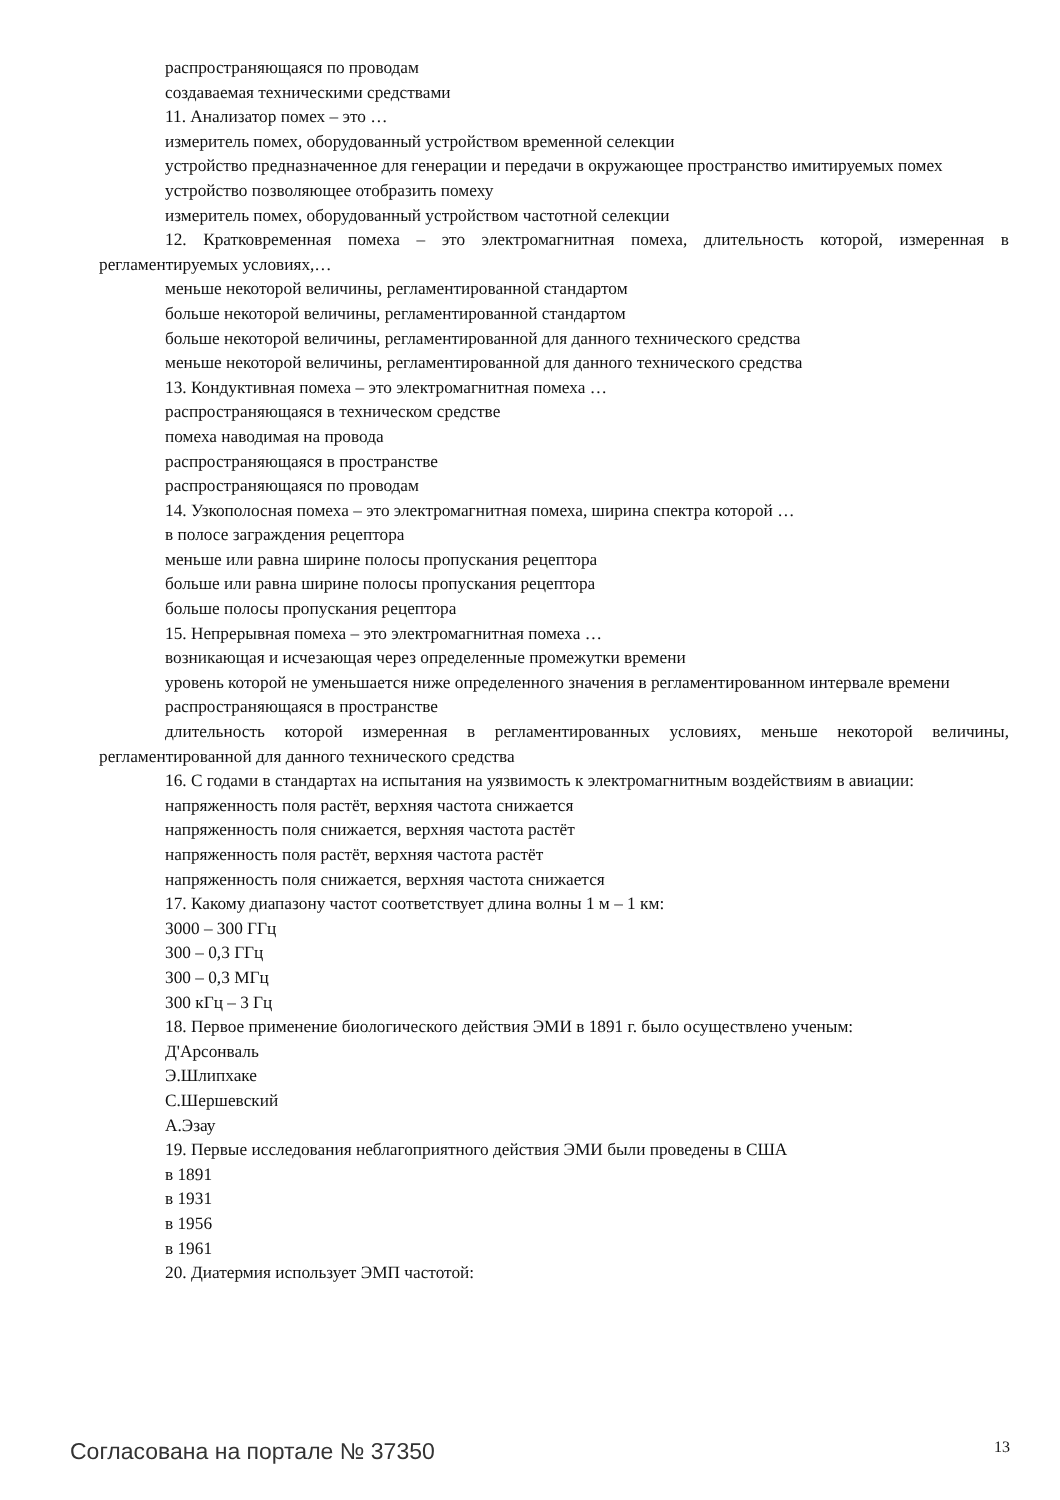распространяющаяся по проводам
создаваемая техническими средствами
11. Анализатор помех – это …
измеритель помех, оборудованный устройством временной селекции
устройство предназначенное для генерации и передачи в окружающее пространство имитируемых помех
устройство позволяющее отобразить помеху
измеритель помех, оборудованный устройством частотной селекции
12. Кратковременная помеха – это электромагнитная помеха, длительность которой, измеренная в регламентируемых условиях,…
меньше некоторой величины, регламентированной стандартом
больше некоторой величины, регламентированной стандартом
больше некоторой величины, регламентированной для данного технического средства
меньше некоторой величины, регламентированной для данного технического средства
13. Кондуктивная помеха – это электромагнитная помеха …
распространяющаяся в техническом средстве
помеха наводимая на провода
распространяющаяся в пространстве
распространяющаяся по проводам
14. Узкополосная помеха – это электромагнитная помеха, ширина спектра которой …
в полосе заграждения рецептора
меньше или равна ширине полосы пропускания рецептора
больше или равна ширине полосы пропускания рецептора
больше полосы пропускания рецептора
15. Непрерывная помеха – это электромагнитная помеха …
возникающая и исчезающая через определенные промежутки времени
уровень которой не уменьшается ниже определенного значения в регламентированном интервале времени
распространяющаяся в пространстве
длительность которой измеренная в регламентированных условиях, меньше некоторой величины, регламентированной для данного технического средства
16. С годами в стандартах на испытания на уязвимость к электромагнитным воздействиям в авиации:
напряженность поля растёт, верхняя частота снижается
напряженность поля снижается, верхняя частота растёт
напряженность поля растёт, верхняя частота растёт
напряженность поля снижается, верхняя частота снижается
17. Какому диапазону частот соответствует длина волны 1 м – 1 км:
3000 – 300 ГГц
300 – 0,3 ГГц
300 – 0,3 МГц
300 кГц – 3 Гц
18. Первое применение биологического действия ЭМИ в 1891 г. было осуществлено ученым:
Д'Арсонваль
Э.Шлипхаке
С.Шершевский
А.Эзау
19. Первые исследования неблагоприятного действия ЭМИ были проведены в США
в 1891
в 1931
в 1956
в 1961
20. Диатермия использует ЭМП частотой:
Согласована на портале № 37350 13